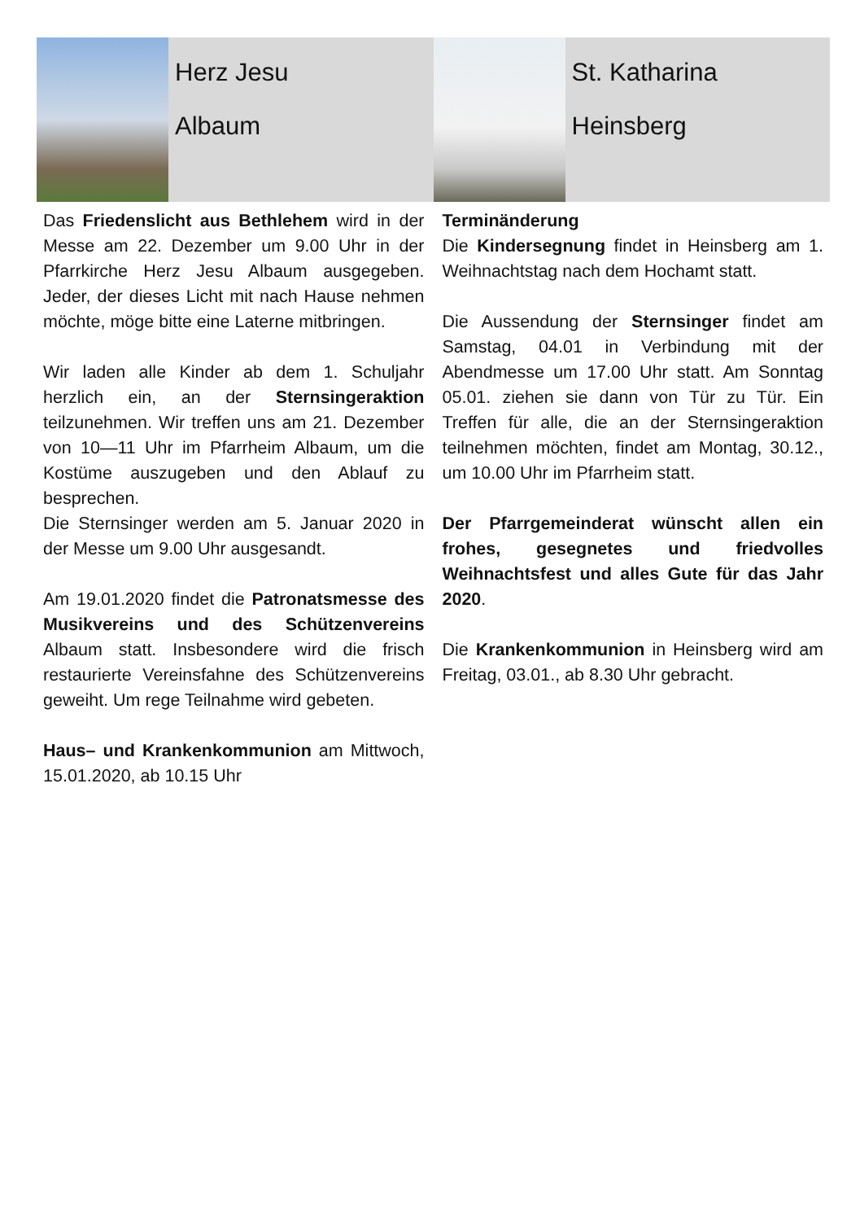Herz Jesu
Albaum
St. Katharina
Heinsberg
Das Friedenslicht aus Bethlehem wird in der Messe am 22. Dezember um 9.00 Uhr in der Pfarrkirche Herz Jesu Albaum ausgegeben. Jeder, der dieses Licht mit nach Hause nehmen möchte, möge bitte eine Laterne mitbringen.
Wir laden alle Kinder ab dem 1. Schuljahr herzlich ein, an der Sternsingeraktion teilzunehmen. Wir treffen uns am 21. Dezember von 10—11 Uhr im Pfarrheim Albaum, um die Kostüme auszugeben und den Ablauf zu besprechen.
Die Sternsinger werden am 5. Januar 2020 in der Messe um 9.00 Uhr ausgesandt.
Am 19.01.2020 findet die Patronatsmesse des Musikvereins und des Schützenvereins Albaum statt. Insbesondere wird die frisch restaurierte Vereinsfahne des Schützenvereins geweiht. Um rege Teilnahme wird gebeten.
Haus– und Krankenkommunion am Mittwoch, 15.01.2020, ab 10.15 Uhr
Terminänderung
Die Kindersegnung findet in Heinsberg am 1. Weihnachtstag nach dem Hochamt statt.
Die Aussendung der Sternsinger findet am Samstag, 04.01 in Verbindung mit der Abendmesse um 17.00 Uhr statt. Am Sonntag 05.01. ziehen sie dann von Tür zu Tür. Ein Treffen für alle, die an der Sternsingeraktion teilnehmen möchten, findet am Montag, 30.12., um 10.00 Uhr im Pfarrheim statt.
Der Pfarrgemeinderat wünscht allen ein frohes, gesegnetes und friedvolles Weihnachtsfest und alles Gute für das Jahr 2020.
Die Krankenkommunion in Heinsberg wird am Freitag, 03.01., ab 8.30 Uhr gebracht.